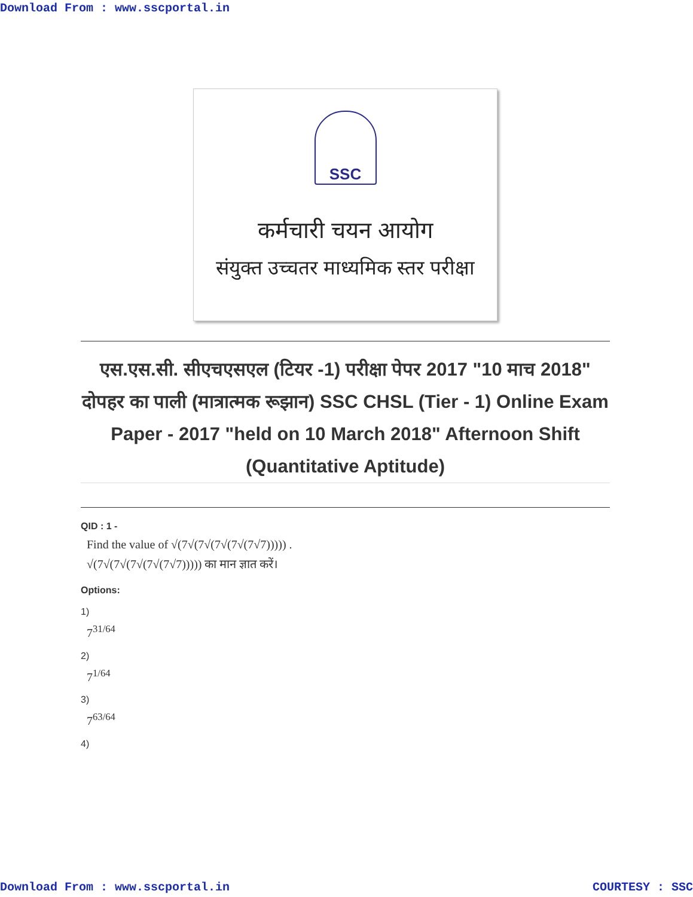Download From : www.sscportal.in
SSC
कर्मचारी चयन आयोग
संयुक्त उच्चतर माध्यमिक स्तर परीक्षा
एस.एस.सी. सीएचएसएल (टियर -1) परीक्षा पेपर 2017 "10 माच 2018" दोपहर का पाली (मात्रात्मक रूझान) SSC CHSL (Tier - 1) Online Exam Paper - 2017 "held on 10 March 2018" Afternoon Shift (Quantitative Aptitude)
QID : 1 -
Find the value of √(7√(7√(7√(7√(7√7))))) .
√(7√(7√(7√(7√(7√7))))) का मान ज्ञात करें।
Options:
1)
7<sup>31/64</sup>
2)
7<sup>1/64</sup>
3)
7<sup>63/64</sup>
4)
Download From : www.sscportal.in COURTESY : SSC